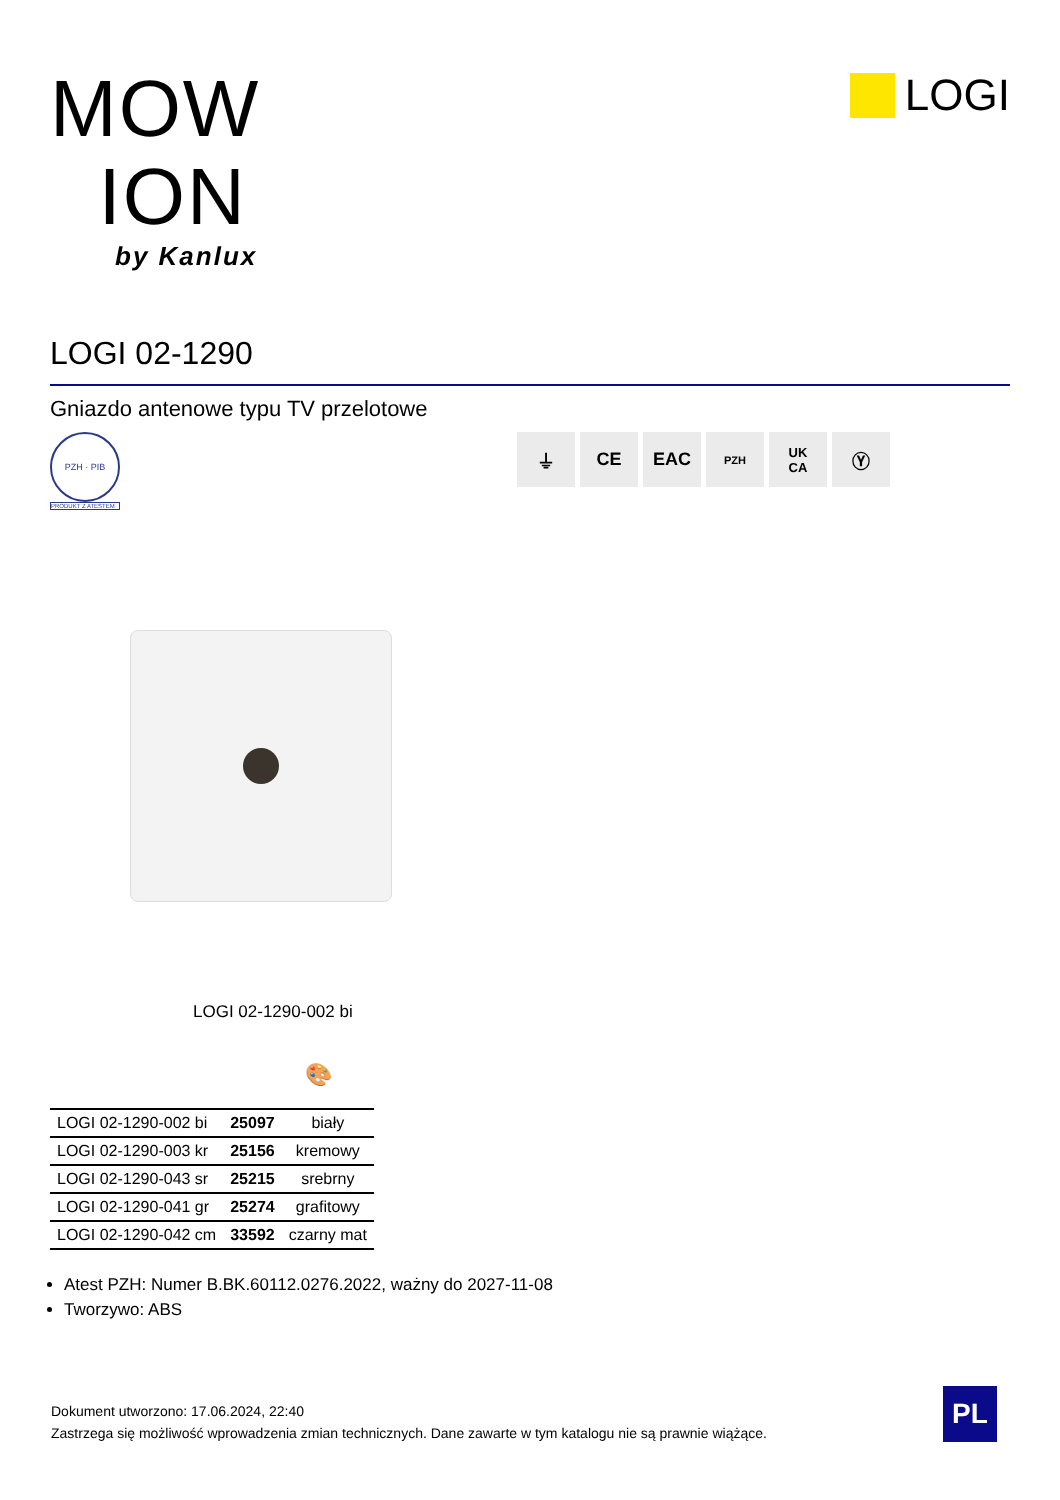MOW
ION
by Kanlux
LOGI
LOGI 02-1290
Gniazdo antenowe typu TV przelotowe
PZH · PIB
PRODUKT Z ATESTEM
⏚ CE EAC
PZH
UK
CA
Ⓨ
LOGI 02-1290-002 bi
🎨
| LOGI 02-1290-002 bi | 25097 | biały |
| LOGI 02-1290-003 kr | 25156 | kremowy |
| LOGI 02-1290-043 sr | 25215 | srebrny |
| LOGI 02-1290-041 gr | 25274 | grafitowy |
| LOGI 02-1290-042 cm | 33592 | czarny mat |
Atest PZH: Numer B.BK.60112.0276.2022, ważny do 2027-11-08
Tworzywo: ABS
Dokument utworzono: 17.06.2024, 22:40
Zastrzega się możliwość wprowadzenia zmian technicznych. Dane zawarte w tym katalogu nie są prawnie wiążące.
PL